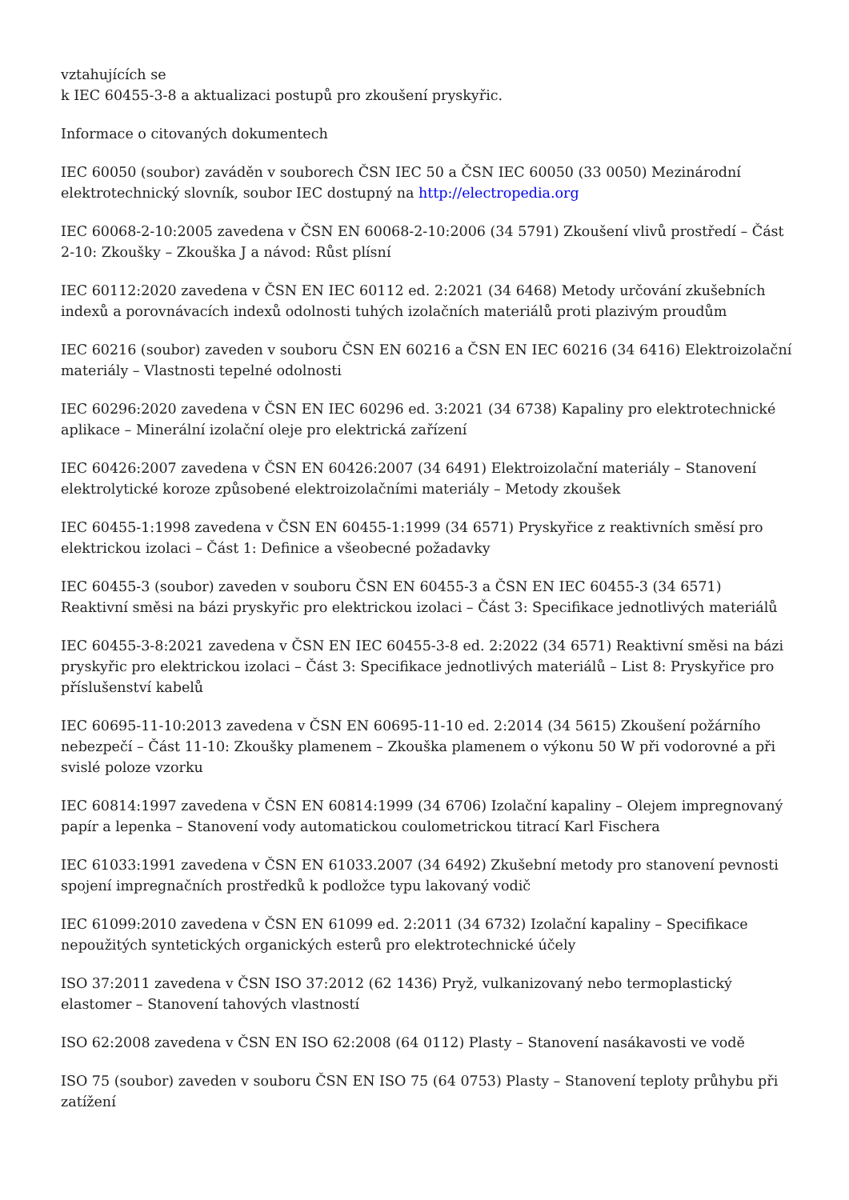vztahujících se
k IEC 60455-3-8 a aktualizaci postupů pro zkoušení pryskyřic.
Informace o citovaných dokumentech
IEC 60050 (soubor) zaváděn v souborech ČSN IEC 50 a ČSN IEC 60050 (33 0050) Mezinárodní elektrotechnický slovník, soubor IEC dostupný na http://electropedia.org
IEC 60068-2-10:2005 zavedena v ČSN EN 60068-2-10:2006 (34 5791) Zkoušení vlivů prostředí – Část 2-10: Zkoušky – Zkouška J a návod: Růst plísní
IEC 60112:2020 zavedena v ČSN EN IEC 60112 ed. 2:2021 (34 6468) Metody určování zkušebních indexů a porovnávacích indexů odolnosti tuhých izolačních materiálů proti plazivým proudům
IEC 60216 (soubor) zaveden v souboru ČSN EN 60216 a ČSN EN IEC 60216 (34 6416) Elektroizolační materiály – Vlastnosti tepelné odolnosti
IEC 60296:2020 zavedena v ČSN EN IEC 60296 ed. 3:2021 (34 6738) Kapaliny pro elektrotechnické aplikace – Minerální izolační oleje pro elektrická zařízení
IEC 60426:2007 zavedena v ČSN EN 60426:2007 (34 6491) Elektroizolační materiály – Stanovení elektrolytické koroze způsobené elektroizolačními materiály – Metody zkoušek
IEC 60455-1:1998 zavedena v ČSN EN 60455-1:1999 (34 6571) Pryskyřice z reaktivních směsí pro elektrickou izolaci – Část 1: Definice a všeobecné požadavky
IEC 60455-3 (soubor) zaveden v souboru ČSN EN 60455-3 a ČSN EN IEC 60455-3 (34 6571) Reaktivní směsi na bázi pryskyřic pro elektrickou izolaci – Část 3: Specifikace jednotlivých materiálů
IEC 60455-3-8:2021 zavedena v ČSN EN IEC 60455-3-8 ed. 2:2022 (34 6571) Reaktivní směsi na bázi pryskyřic pro elektrickou izolaci – Část 3: Specifikace jednotlivých materiálů – List 8: Pryskyřice pro příslušenství kabelů
IEC 60695-11-10:2013 zavedena v ČSN EN 60695-11-10 ed. 2:2014 (34 5615) Zkoušení požárního nebezpečí – Část 11-10: Zkoušky plamenem – Zkouška plamenem o výkonu 50 W při vodorovné a při svislé poloze vzorku
IEC 60814:1997 zavedena v ČSN EN 60814:1999 (34 6706) Izolační kapaliny – Olejem impregnovaný papír a lepenka – Stanovení vody automatickou coulometrickou titrací Karl Fischera
IEC 61033:1991 zavedena v ČSN EN 61033.2007 (34 6492) Zkušební metody pro stanovení pevnosti spojení impregnačních prostředků k podložce typu lakovaný vodič
IEC 61099:2010 zavedena v ČSN EN 61099 ed. 2:2011 (34 6732) Izolační kapaliny – Specifikace nepoužitých syntetických organických esterů pro elektrotechnické účely
ISO 37:2011 zavedena v ČSN ISO 37:2012 (62 1436) Pryž, vulkanizovaný nebo termoplastický elastomer – Stanovení tahových vlastností
ISO 62:2008 zavedena v ČSN EN ISO 62:2008 (64 0112) Plasty – Stanovení nasákavosti ve vodě
ISO 75 (soubor) zaveden v souboru ČSN EN ISO 75 (64 0753) Plasty – Stanovení teploty průhybu při zatížení